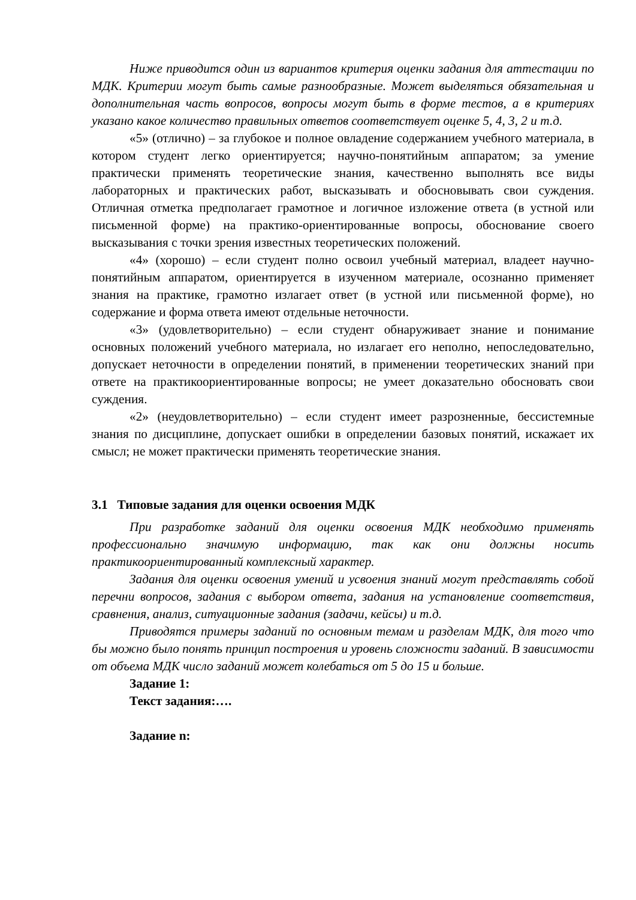Ниже приводится один из вариантов критерия оценки задания для аттестации по МДК. Критерии могут быть самые разнообразные. Может выделяться обязательная и дополнительная часть вопросов, вопросы могут быть в форме тестов, а в критериях указано какое количество правильных ответов соответствует оценке 5, 4, 3, 2 и т.д.
«5» (отлично) – за глубокое и полное овладение содержанием учебного материала, в котором студент легко ориентируется; научно-понятийным аппаратом; за умение практически применять теоретические знания, качественно выполнять все виды лабораторных и практических работ, высказывать и обосновывать свои суждения. Отличная отметка предполагает грамотное и логичное изложение ответа (в устной или письменной форме) на практико-ориентированные вопросы, обоснование своего высказывания с точки зрения известных теоретических положений.
«4» (хорошо) – если студент полно освоил учебный материал, владеет научно-понятийным аппаратом, ориентируется в изученном материале, осознанно применяет знания на практике, грамотно излагает ответ (в устной или письменной форме), но содержание и форма ответа имеют отдельные неточности.
«3» (удовлетворительно) – если студент обнаруживает знание и понимание основных положений учебного материала, но излагает его неполно, непоследовательно, допускает неточности в определении понятий, в применении теоретических знаний при ответе на практикоориентированные вопросы; не умеет доказательно обосновать свои суждения.
«2» (неудовлетворительно) – если студент имеет разрозненные, бессистемные знания по дисциплине, допускает ошибки в определении базовых понятий, искажает их смысл; не может практически применять теоретические знания.
3.1 Типовые задания для оценки освоения МДК
При разработке заданий для оценки освоения МДК необходимо применять профессионально значимую информацию, так как они должны носить практикоориентированный комплексный характер.
Задания для оценки освоения умений и усвоения знаний могут представлять собой перечни вопросов, задания с выбором ответа, задания на установление соответствия, сравнения, анализ, ситуационные задания (задачи, кейсы) и т.д.
Приводятся примеры заданий по основным темам и разделам МДК, для того что бы можно было понять принцип построения и уровень сложности заданий. В зависимости от объема МДК число заданий может колебаться от 5 до 15 и больше.
Задание 1:
Текст задания:….
Задание n: